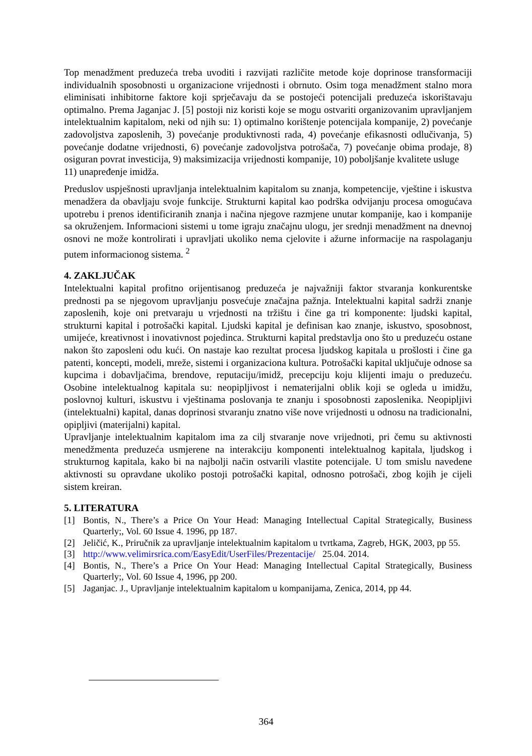Top menadžment preduzeća treba uvoditi i razvijati različite metode koje doprinose transformaciji individualnih sposobnosti u organizacione vrijednosti i obrnuto. Osim toga menadžment stalno mora eliminisati inhibitorne faktore koji sprječavaju da se postojeći potencijali preduzeća iskorištavaju optimalno. Prema Jaganjac J. [5] postoji niz koristi koje se mogu ostvariti organizovanim upravljanjem intelektualnim kapitalom, neki od njih su: 1) optimalno korištenje potencijala kompanije, 2) povećanje zadovoljstva zaposlenih, 3) povećanje produktivnosti rada, 4) povećanje efikasnosti odlučivanja, 5) povećanje dodatne vrijednosti, 6) povećanje zadovoljstva potrošača, 7) povećanje obima prodaje, 8) osiguran povrat investicija, 9) maksimizacija vrijednosti kompanije, 10) poboljšanje kvalitete usluge
11) unapređenje imidža.
Preduslov uspješnosti upravljanja intelektualnim kapitalom su znanja, kompetencije, vještine i iskustva menadžera da obavljaju svoje funkcije. Strukturni kapital kao podrška odvijanju procesa omogućava upotrebu i prenos identificiranih znanja i načina njegove razmjene unutar kompanije, kao i kompanije sa okruženjem. Informacioni sistemi u tome igraju značajnu ulogu, jer srednji menadžment na dnevnoj osnovi ne može kontrolirati i upravljati ukoliko nema cjelovite i ažurne informacije na raspolaganju putem informacionog sistema. <sup>2</sup>
4. ZAKLJUČAK
Intelektualni kapital profitno orijentisanog preduzeća je najvažniji faktor stvaranja konkurentske prednosti pa se njegovom upravljanju posvećuje značajna pažnja. Intelektualni kapital sadrži znanje zaposlenih, koje oni pretvaraju u vrjednosti na tržištu i čine ga tri komponente: ljudski kapital, strukturni kapital i potrošački kapital. Ljudski kapital je definisan kao znanje, iskustvo, sposobnost, umijeće, kreativnost i inovativnost pojedinca. Strukturni kapital predstavlja ono što u preduzeću ostane nakon što zaposleni odu kući. On nastaje kao rezultat procesa ljudskog kapitala u prošlosti i čine ga patenti, koncepti, modeli, mreže, sistemi i organizaciona kultura. Potrošački kapital uključuje odnose sa kupcima i dobavljačima, brendove, reputaciju/imidž, precepciju koju klijenti imaju o preduzeću. Osobine intelektualnog kapitala su: neopipljivost i nematerijalni oblik koji se ogleda u imidžu, poslovnoj kulturi, iskustvu i vještinama poslovanja te znanju i sposobnosti zaposlenika. Neopipljivi (intelektualni) kapital, danas doprinosi stvaranju znatno više nove vrijednosti u odnosu na tradicionalni, opipljivi (materijalni) kapital.
Upravljanje intelektualnim kapitalom ima za cilj stvaranje nove vrijednoti, pri čemu su aktivnosti menedžmenta preduzeća usmjerene na interakciju komponenti intelektualnog kapitala, ljudskog i strukturnog kapitala, kako bi na najbolji način ostvarili vlastite potencijale. U tom smislu navedene aktivnosti su opravdane ukoliko postoji potrošački kapital, odnosno potrošači, zbog kojih je cijeli sistem kreiran.
5. LITERATURA
[1] Bontis, N., There’s a Price On Your Head: Managing Intellectual Capital Strategically, Business Quarterly;, Vol. 60 Issue 4. 1996, pp 187.
[2] Jeličić, K., Priručnik za upravljanje intelektualnim kapitalom u tvrtkama, Zagreb, HGK, 2003, pp 55.
[3] http://www.velimirsrica.com/EasyEdit/UserFiles/Prezentacije/ 25.04. 2014.
[4] Bontis, N., There’s a Price On Your Head: Managing Intellectual Capital Strategically, Business Quarterly;, Vol. 60 Issue 4, 1996, pp 200.
[5] Jaganjac. J., Upravljanje intelektualnim kapitalom u kompanijama, Zenica, 2014, pp 44.
364